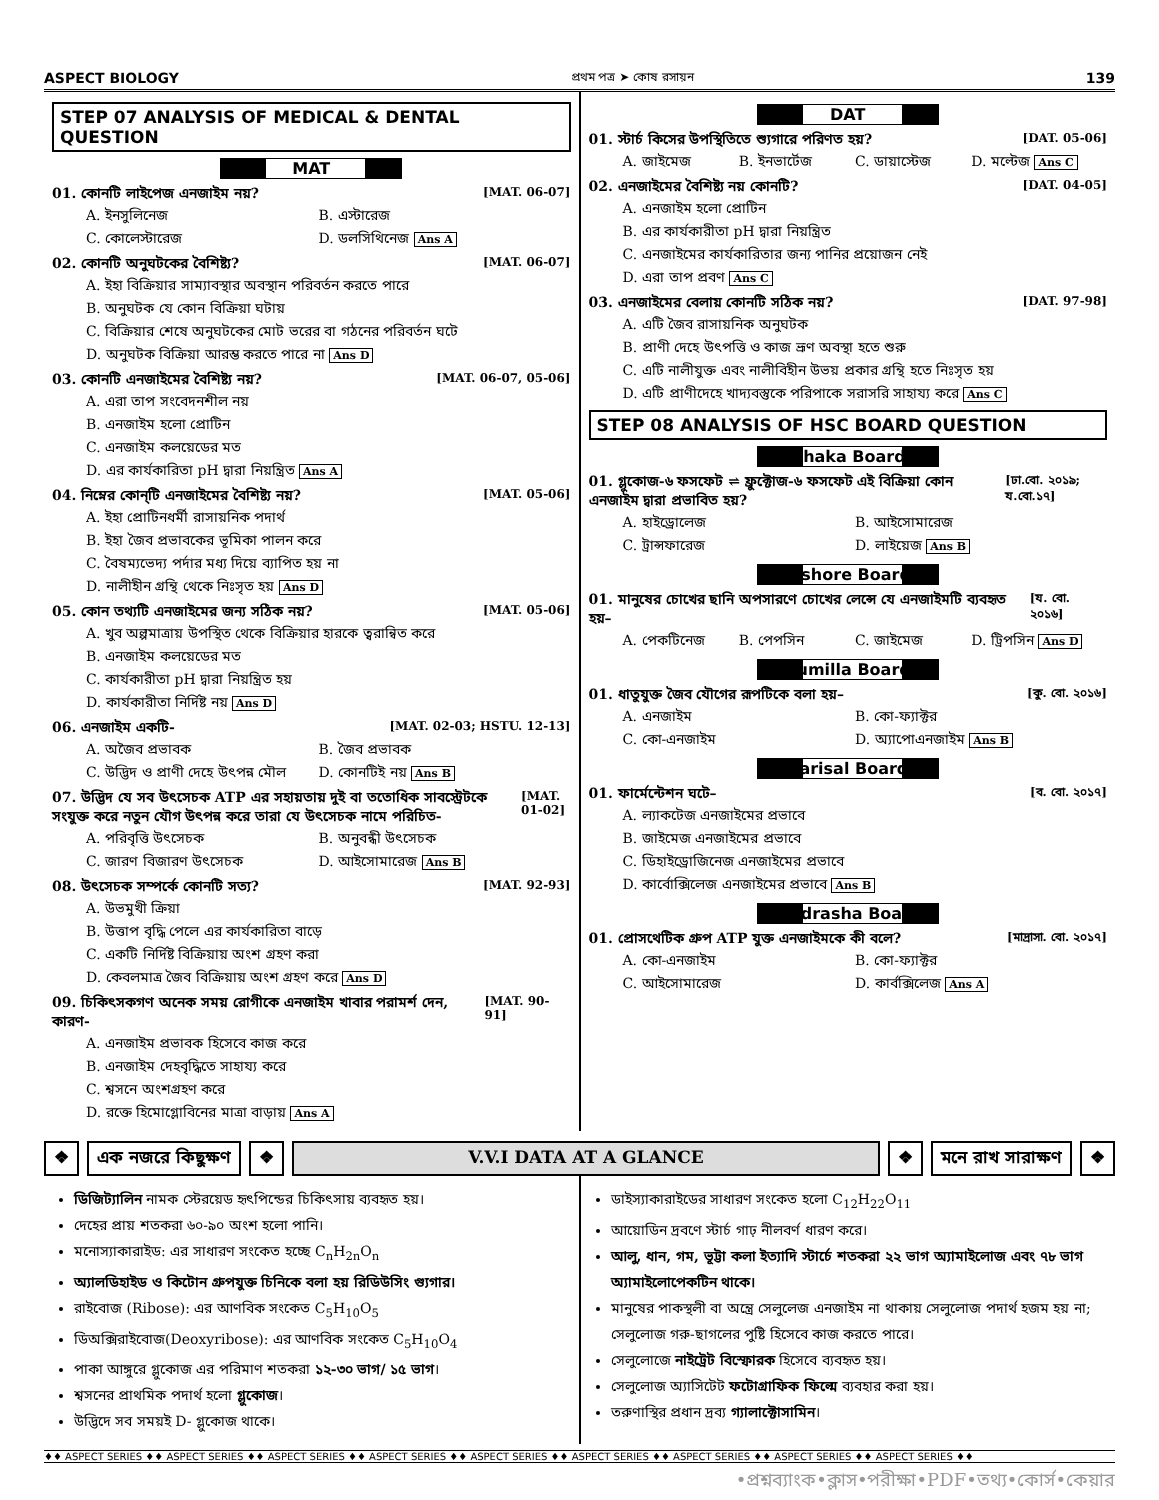ASPECT BIOLOGY প্রথম পত্র ➤ কোষ রসায়ন 139
STEP 07 ANALYSIS OF MEDICAL & DENTAL QUESTION
MAT
01. কোনটি লাইপেজ এনজাইম নয়? [MAT. 06-07]
A. ইনসুলিনেজ B. এস্টারেজ C. কোলেস্টারেজ D. ডলসিথিনেজ Ans A
02. কোনটি অনুঘটকের বৈশিষ্ট্য? [MAT. 06-07]
A. ইহা বিক্রিয়ার সাম্যাবস্থার অবস্থান পরিবর্তন করতে পারে B. অনুঘটক যে কোন বিক্রিয়া ঘটায় C. বিক্রিয়ার শেষে অনুঘটকের মোট ভরের বা গঠনের পরিবর্তন ঘটে D. অনুঘটক বিক্রিয়া আরম্ভ করতে পারে না Ans D
03. কোনটি এনজাইমের বৈশিষ্ট্য নয়? [MAT. 06-07, 05-06]
A. এরা তাপ সংবেদনশীল নয় B. এনজাইম হলো প্রোটিন C. এনজাইম কলয়েডের মত D. এর কার্যকারিতা pH দ্বারা নিয়ন্ত্রিত Ans A
04. নিম্নের কোন্‌টি এনজাইমের বৈশিষ্ট্য নয়? [MAT. 05-06]
A. ইহা প্রোটিনধর্মী রাসায়নিক পদার্থ B. ইহা জৈব প্রভাবকের ভূমিকা পালন করে C. বৈষম্যভেদ্য পর্দার মধ্য দিয়ে ব্যাপিত হয় না D. নালীহীন গ্রন্থি থেকে নিঃসৃত হয় Ans D
05. কোন তথ্যটি এনজাইমের জন্য সঠিক নয়? [MAT. 05-06]
A. খুব অল্পমাত্রায় উপস্থিত থেকে বিক্রিয়ার হারকে ত্বরান্বিত করে B. এনজাইম কলয়েডের মত C. কার্যকারীতা pH দ্বারা নিয়ন্ত্রিত হয় D. কার্যকারীতা নির্দিষ্ট নয় Ans D
06. এনজাইম একটি- [MAT. 02-03; HSTU. 12-13]
A. অজৈব প্রভাবক B. জৈব প্রভাবক C. উদ্ভিদ ও প্রাণী দেহে উৎপন্ন মৌল D. কোনটিই নয় Ans B
07. উদ্ভিদ যে সব উৎসেচক ATP এর সহায়তায় দুই বা ততোধিক সাবস্ট্রেটকে সংযুক্ত করে নতুন যৌগ উৎপন্ন করে তারা যে উৎসেচক নামে পরিচিত- [MAT. 01-02]
A. পরিবৃত্তি উৎসেচক B. অনুবন্ধী উৎসেচক C. জারণ বিজারণ উৎসেচক D. আইসোমারেজ Ans B
08. উৎসেচক সম্পর্কে কোনটি সত্য? [MAT. 92-93]
A. উভমুখী ক্রিয়া B. উত্তাপ বৃদ্ধি পেলে এর কার্যকারিতা বাড়ে C. একটি নির্দিষ্ট বিক্রিয়ায় অংশ গ্রহণ করা D. কেবলমাত্র জৈব বিক্রিয়ায় অংশ গ্রহণ করে Ans D
09. চিকিৎসকগণ অনেক সময় রোগীকে এনজাইম খাবার পরামর্শ দেন, কারণ- [MAT. 90-91]
A. এনজাইম প্রভাবক হিসেবে কাজ করে B. এনজাইম দেহবৃদ্ধিতে সাহায্য করে C. শ্বসনে অংশগ্রহণ করে D. রক্তে হিমোগ্লোবিনের মাত্রা বাড়ায় Ans A
DAT
01. স্টার্চ কিসের উপস্থিতিতে শ্যুগারে পরিণত হয়? [DAT. 05-06]
A. জাইমেজ B. ইনভার্টেজ C. ডায়াস্টেজ D. মল্টেজ Ans C
02. এনজাইমের বৈশিষ্ট্য নয় কোনটি? [DAT. 04-05]
A. এনজাইম হলো প্রোটিন B. এর কার্যকারীতা pH দ্বারা নিয়ন্ত্রিত C. এনজাইমের কার্যকারিতার জন্য পানির প্রয়োজন নেই D. এরা তাপ প্রবণ Ans C
03. এনজাইমের বেলায় কোনটি সঠিক নয়? [DAT. 97-98]
A. এটি জৈব রাসায়নিক অনুঘটক B. প্রাণী দেহে উৎপত্তি ও কাজ ভ্রূণ অবস্থা হতে শুরু C. এটি নালীযুক্ত এবং নালীবিহীন উভয় প্রকার গ্রন্থি হতে নিঃসৃত হয় D. এটি প্রাণীদেহে খাদ্যবস্তুকে পরিপাকে সরাসরি সাহায্য করে Ans C
STEP 08 ANALYSIS OF HSC BOARD QUESTION
Dhaka Board
01. গ্লুকোজ-৬ ফসফেট ⇌ ফ্রুক্টোজ-৬ ফসফেট এই বিক্রিয়া কোন এনজাইম দ্বারা প্রভাবিত হয়? [ঢা.বো. ২০১৯; য.বো.১৭]
A. হাইড্রোলেজ B. আইসোমারেজ C. ট্রান্সফারেজ D. লাইয়েজ Ans B
Jashore Board
01. মানুষের চোখের ছানি অপসারণে চোখের লেন্সে যে এনজাইমটি ব্যবহৃত হয়– [য. বো. ২০১৬]
A. পেকটিনেজ B. পেপসিন C. জাইমেজ D. ট্রিপসিন Ans D
Cumilla Board
01. ধাতুযুক্ত জৈব যৌগের রূপটিকে বলা হয়– [কু. বো. ২০১৬]
A. এনজাইম B. কো-ফ্যাক্টর C. কো-এনজাইম D. অ্যাপোএনজাইম Ans B
Barisal Board
01. ফার্মেন্টেশন ঘটে– [ব. বো. ২০১৭]
A. ল্যাকটেজ এনজাইমের প্রভাবে B. জাইমেজ এনজাইমের প্রভাবে C. ডিহাইড্রোজিনেজ এনজাইমের প্রভাবে D. কার্বোক্সিলেজ এনজাইমের প্রভাবে Ans B
Madrasha Board
01. প্রোসথেটিক গ্রুপ ATP যুক্ত এনজাইমকে কী বলে? [মাদ্রাসা. বো. ২০১৭]
A. কো-এনজাইম B. কো-ফ্যাক্টর C. আইসোমারেজ D. কার্বক্সিলেজ Ans A
❖ এক নজরে কিছুক্ষণ ❖ V.V.I DATA AT A GLANCE ❖ মনে রাখ সারাক্ষণ ❖
ডিজিট্যালিন নামক স্টেরয়েড হৃৎপিন্ডের চিকিৎসায় ব্যবহৃত হয়।
দেহের প্রায় শতকরা ৬০-৯০ অংশ হলো পানি।
মনোস্যাকারাইড: এর সাধারণ সংকেত হচ্ছে C<sub>n</sub>H<sub>2n</sub>O<sub>n</sub>
অ্যালডিহাইড ও কিটোন গ্রুপযুক্ত চিনিকে বলা হয় রিডিউসিং গ্যুগার।
রাইবোজ (Ribose): এর আণবিক সংকেত C<sub>5</sub>H<sub>10</sub>O<sub>5</sub>
ডিঅক্সিরাইবোজ(Deoxyribose): এর আণবিক সংকেত C<sub>5</sub>H<sub>10</sub>O<sub>4</sub>
পাকা আঙ্গুরে গ্লুকোজ এর পরিমাণ শতকরা ১২-৩০ ভাগ/ ১৫ ভাগ।
শ্বসনের প্রাথমিক পদার্থ হলো গ্লুকোজ।
উদ্ভিদে সব সময়ই D- গ্লুকোজ থাকে।
ডাইস্যাকারাইডের সাধারণ সংকেত হলো C<sub>12</sub>H<sub>22</sub>O<sub>11</sub>
আয়োডিন দ্রবণে স্টার্চ গাঢ় নীলবর্ণ ধারণ করে।
আলু, ধান, গম, ভূট্টা কলা ইত্যাদি স্টার্চে শতকরা ২২ ভাগ অ্যামাইলোজ এবং ৭৮ ভাগ অ্যামাইলোপেকটিন থাকে।
মানুষের পাকস্থলী বা অন্ত্রে সেলুলেজ এনজাইম না থাকায় সেলুলোজ পদার্থ হজম হয় না; সেলুলোজ গরু-ছাগলের পুষ্টি হিসেবে কাজ করতে পারে।
সেলুলোজে নাইট্রেট বিস্ফোরক হিসেবে ব্যবহৃত হয়।
সেলুলোজ অ্যাসিটেট ফটোগ্রাফিক ফিল্মে ব্যবহার করা হয়।
তরুণাস্থির প্রধান দ্রব্য গ্যালাক্টোসামিন।
♦♦ ASPECT SERIES ♦♦ ASPECT SERIES ♦♦ ASPECT SERIES ♦♦ ASPECT SERIES ♦♦ ASPECT SERIES ♦♦ ASPECT SERIES ♦♦ ASPECT SERIES ♦♦ ASPECT SERIES ♦♦ ASPECT SERIES ♦♦
•প্রশ্নব্যাংক•ক্লাস•পরীক্ষা•PDF•তথ্য•কোর্স•কেয়ার